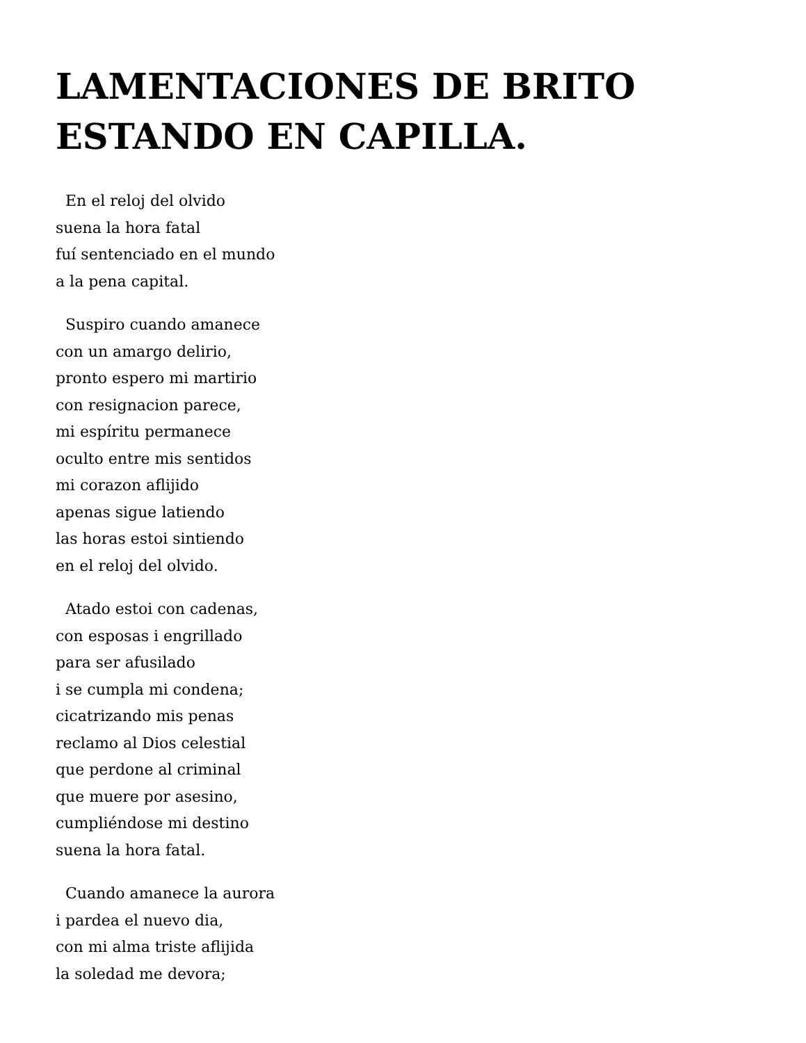LAMENTACIONES DE BRITO ESTANDO EN CAPILLA.
En el reloj del olvido
suena la hora fatal
fuí sentenciado en el mundo
a la pena capital.
Suspiro cuando amanece
con un amargo delirio,
pronto espero mi martirio
con resignacion parece,
mi espíritu permanece
oculto entre mis sentidos
mi corazon aflijido
apenas sigue latiendo
las horas estoi sintiendo
en el reloj del olvido.
Atado estoi con cadenas,
con esposas i engrillado
para ser afusilado
i se cumpla mi condena;
cicatrizando mis penas
reclamo al Dios celestial
que perdone al criminal
que muere por asesino,
cumpliéndose mi destino
suena la hora fatal.
Cuando amanece la aurora
i pardea el nuevo dia,
con mi alma triste aflijida
la soledad me devora;